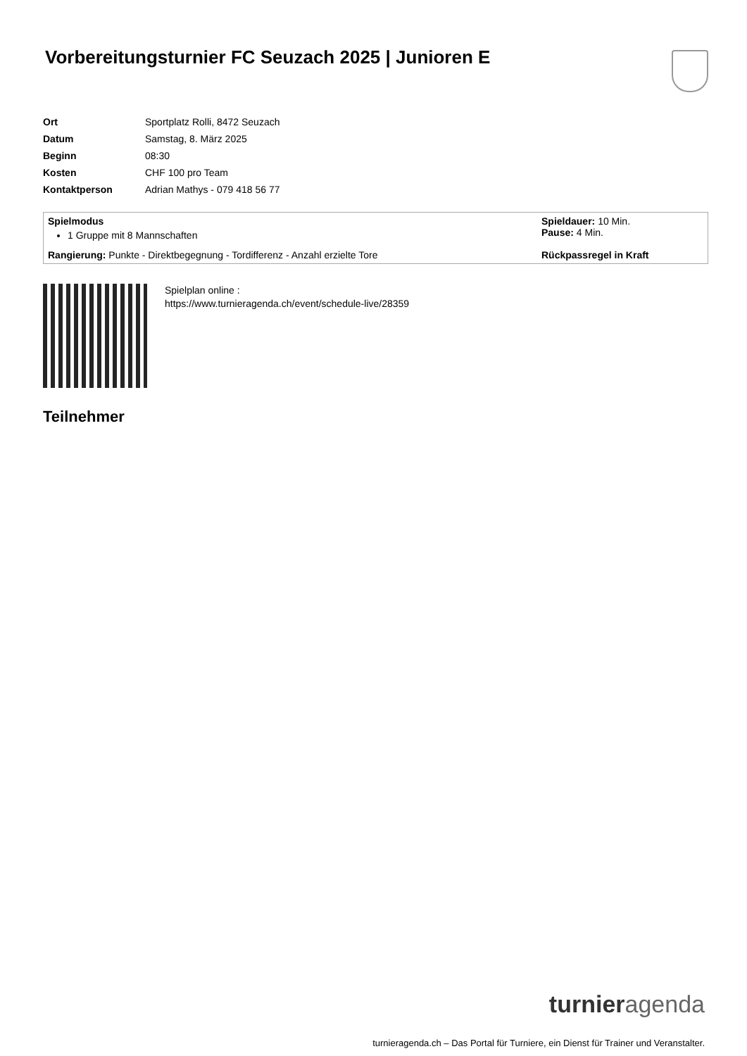Vorbereitungsturnier FC Seuzach 2025 | Junioren E
| Ort | Sportplatz Rolli, 8472 Seuzach |
| Datum | Samstag, 8. März 2025 |
| Beginn | 08:30 |
| Kosten | CHF 100 pro Team |
| Kontaktperson | Adrian Mathys - 079 418 56 77 |
| Spielmodus 1 Gruppe mit 8 Mannschaften | Spieldauer: 10 Min. Pause: 4 Min. |
| Rangierung: Punkte - Direktbegegnung - Tordifferenz - Anzahl erzielte Tore | Rückpassregel in Kraft |
Spielplan online :
https://www.turnieragenda.ch/event/schedule-live/28359
Teilnehmer
turnieragenda
turnieragenda.ch – Das Portal für Turniere, ein Dienst für Trainer und Veranstalter.